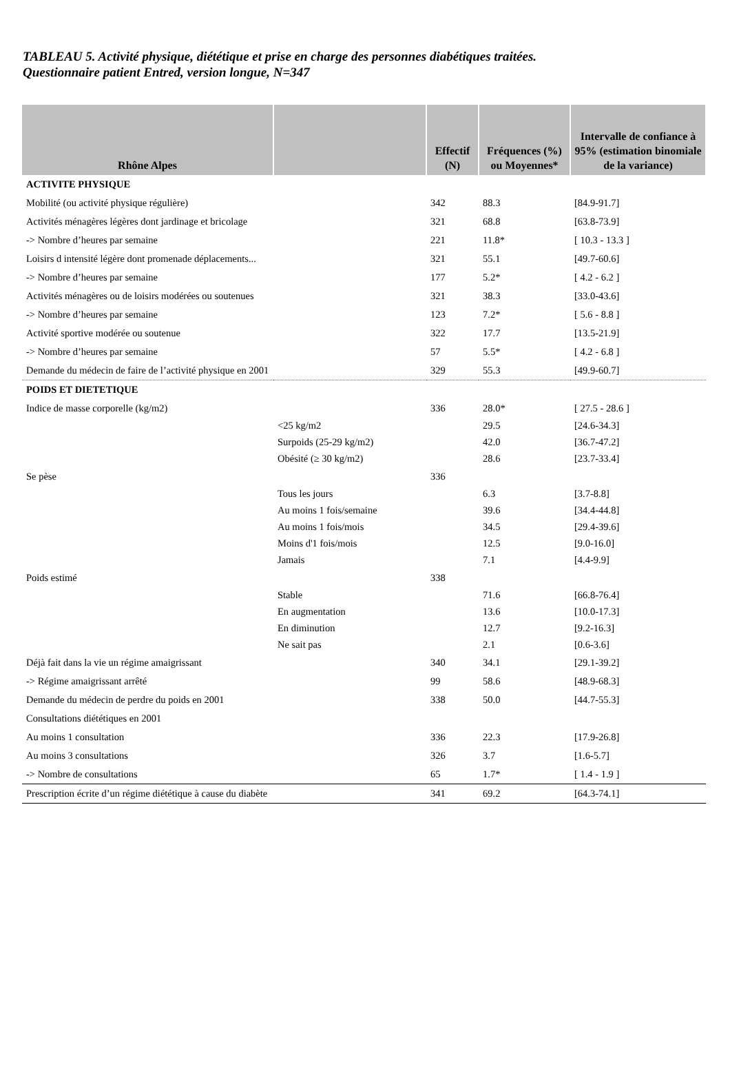TABLEAU 5. Activité physique, diététique et prise en charge des personnes diabétiques traitées.
Questionnaire patient Entred, version longue, N=347
| Rhône Alpes | | Effectif (N) | Fréquences (%) ou Moyennes* | Intervalle de confiance à 95% (estimation binomiale de la variance) |
| --- | --- | --- | --- | --- |
| ACTIVITE PHYSIQUE | | | | |
| Mobilité (ou activité physique régulière) | | 342 | 88.3 | [84.9-91.7] |
| Activités ménagères légères dont jardinage et bricolage | | 321 | 68.8 | [63.8-73.9] |
| -> Nombre d’heures par semaine | | 221 | 11.8* | [ 10.3 - 13.3 ] |
| Loisirs d intensité légère dont promenade déplacements... | | 321 | 55.1 | [49.7-60.6] |
| -> Nombre d’heures par semaine | | 177 | 5.2* | [ 4.2 - 6.2 ] |
| Activités ménagères ou de loisirs modérées ou soutenues | | 321 | 38.3 | [33.0-43.6] |
| -> Nombre d’heures par semaine | | 123 | 7.2* | [ 5.6 - 8.8 ] |
| Activité sportive modérée ou soutenue | | 322 | 17.7 | [13.5-21.9] |
| -> Nombre d’heures par semaine | | 57 | 5.5* | [ 4.2 - 6.8 ] |
| Demande du médecin de faire de l’activité physique en 2001 | | 329 | 55.3 | [49.9-60.7] |
| POIDS ET DIETETIQUE | | | | |
| Indice de masse corporelle (kg/m2) | | 336 | 28.0* | [ 27.5 - 28.6 ] |
| | <25 kg/m2 | | 29.5 | [24.6-34.3] |
| | Surpoids (25-29 kg/m2) | | 42.0 | [36.7-47.2] |
| | Obésité (≥ 30 kg/m2) | | 28.6 | [23.7-33.4] |
| Se pèse | | 336 | | |
| | Tous les jours | | 6.3 | [3.7-8.8] |
| | Au moins 1 fois/semaine | | 39.6 | [34.4-44.8] |
| | Au moins 1 fois/mois | | 34.5 | [29.4-39.6] |
| | Moins d'1 fois/mois | | 12.5 | [9.0-16.0] |
| | Jamais | | 7.1 | [4.4-9.9] |
| Poids estimé | | 338 | | |
| | Stable | | 71.6 | [66.8-76.4] |
| | En augmentation | | 13.6 | [10.0-17.3] |
| | En diminution | | 12.7 | [9.2-16.3] |
| | Ne sait pas | | 2.1 | [0.6-3.6] |
| Déjà fait dans la vie un régime amaigrissant | | 340 | 34.1 | [29.1-39.2] |
| -> Régime amaigrissant arrêté | | 99 | 58.6 | [48.9-68.3] |
| Demande du médecin de perdre du poids en 2001 | | 338 | 50.0 | [44.7-55.3] |
| Consultations diététiques en 2001 | | | | |
| Au moins 1 consultation | | 336 | 22.3 | [17.9-26.8] |
| Au moins 3 consultations | | 326 | 3.7 | [1.6-5.7] |
| -> Nombre de consultations | | 65 | 1.7* | [ 1.4 - 1.9 ] |
| Prescription écrite d’un régime diététique à cause du diabète | | 341 | 69.2 | [64.3-74.1] |